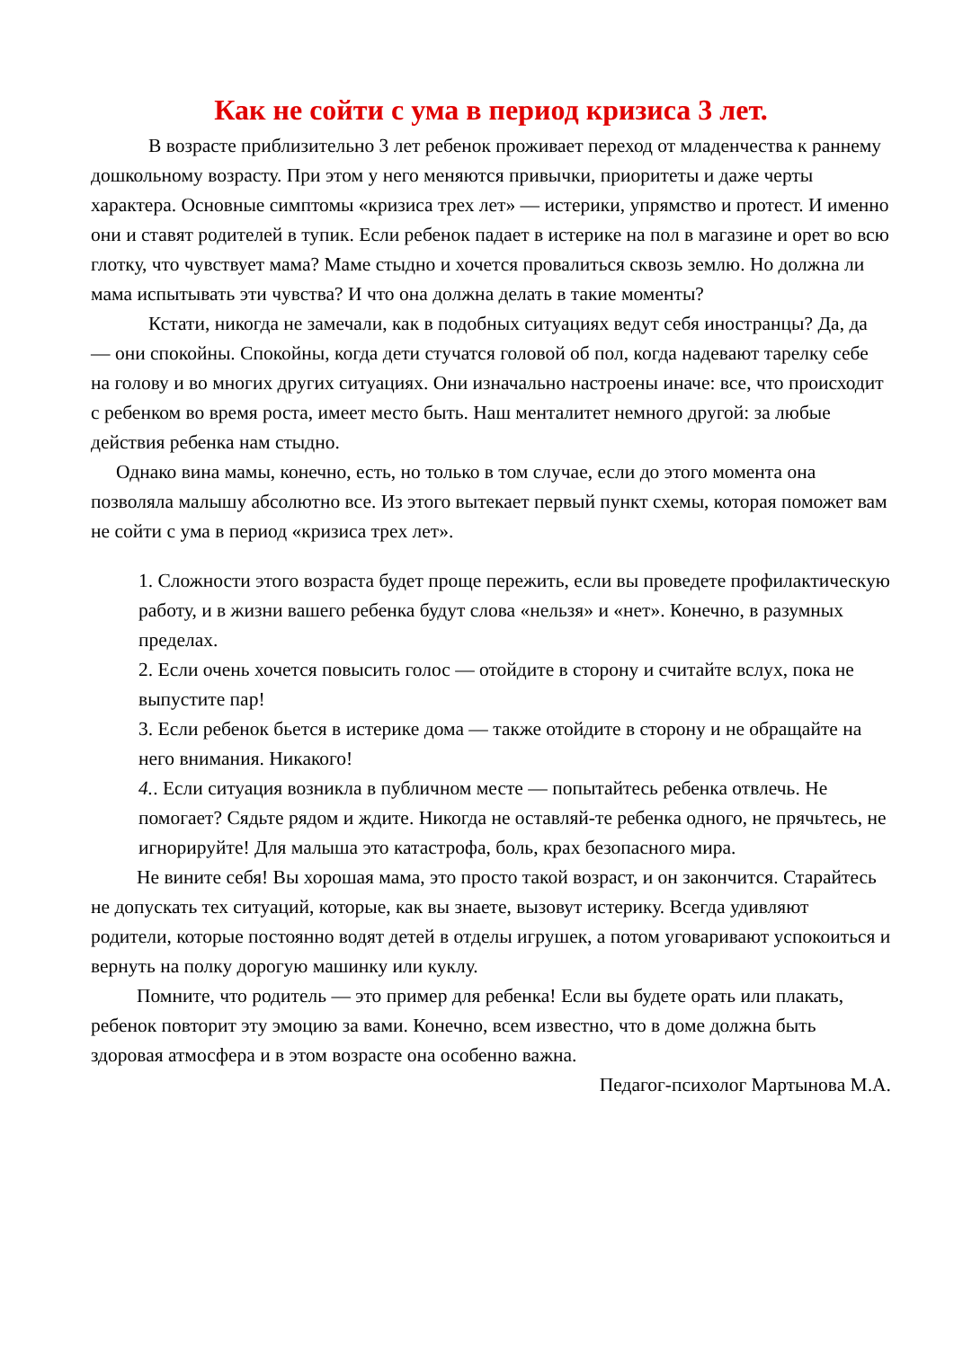Как не сойти с ума в период кризиса 3 лет.
В возрасте приблизительно 3 лет ребенок проживает переход от младенчества к раннему дошкольному возрасту. При этом у него меняются привычки, приоритеты и даже черты характера. Основные симптомы «кризиса трех лет» — истерики, упрямство и протест. И именно они и ставят родителей в тупик. Если ребенок падает в истерике на пол в магазине и орет во всю глотку, что чувствует мама? Маме стыдно и хочется провалиться сквозь землю. Но должна ли мама испытывать эти чувства? И что она должна делать в такие моменты?
Кстати, никогда не замечали, как в подобных ситуациях ведут себя иностранцы? Да, да — они спокойны. Спокойны, когда дети стучатся головой об пол, когда надевают тарелку себе на голову и во многих других ситуациях. Они изначально настроены иначе: все, что происходит с ребенком во время роста, имеет место быть. Наш менталитет немного другой: за любые действия ребенка нам стыдно.
Однако вина мамы, конечно, есть, но только в том случае, если до этого момента она позволяла малышу абсолютно все. Из этого вытекает первый пункт схемы, которая поможет вам не сойти с ума в период «кризиса трех лет».
1. Сложности этого возраста будет проще пережить, если вы проведете профилактическую работу, и в жизни вашего ребенка будут слова «нельзя» и «нет». Конечно, в разумных пределах.
2. Если очень хочется повысить голос — отойдите в сторону и считайте вслух, пока не выпустите пар!
3. Если ребенок бьется в истерике дома — также отойдите в сторону и не обращайте на него внимания. Никакого!
4.. Если ситуация возникла в публичном месте — попытайтесь ребенка отвлечь. Не помогает? Сядьте рядом и ждите. Никогда не оставляй-те ребенка одного, не прячьтесь, не игнорируйте! Для малыша это катастрофа, боль, крах безопасного мира.
Не вините себя! Вы хорошая мама, это просто такой возраст, и он закончится. Старайтесь не допускать тех ситуаций, которые, как вы знаете, вызовут истерику. Всегда удивляют родители, которые постоянно водят детей в отделы игрушек, а потом уговаривают успокоиться и вернуть на полку дорогую машинку или куклу.
Помните, что родитель — это пример для ребенка! Если вы будете орать или плакать, ребенок повторит эту эмоцию за вами. Конечно, всем известно, что в доме должна быть здоровая атмосфера и в этом возрасте она особенно важна.
Педагог-психолог Мартынова М.А.